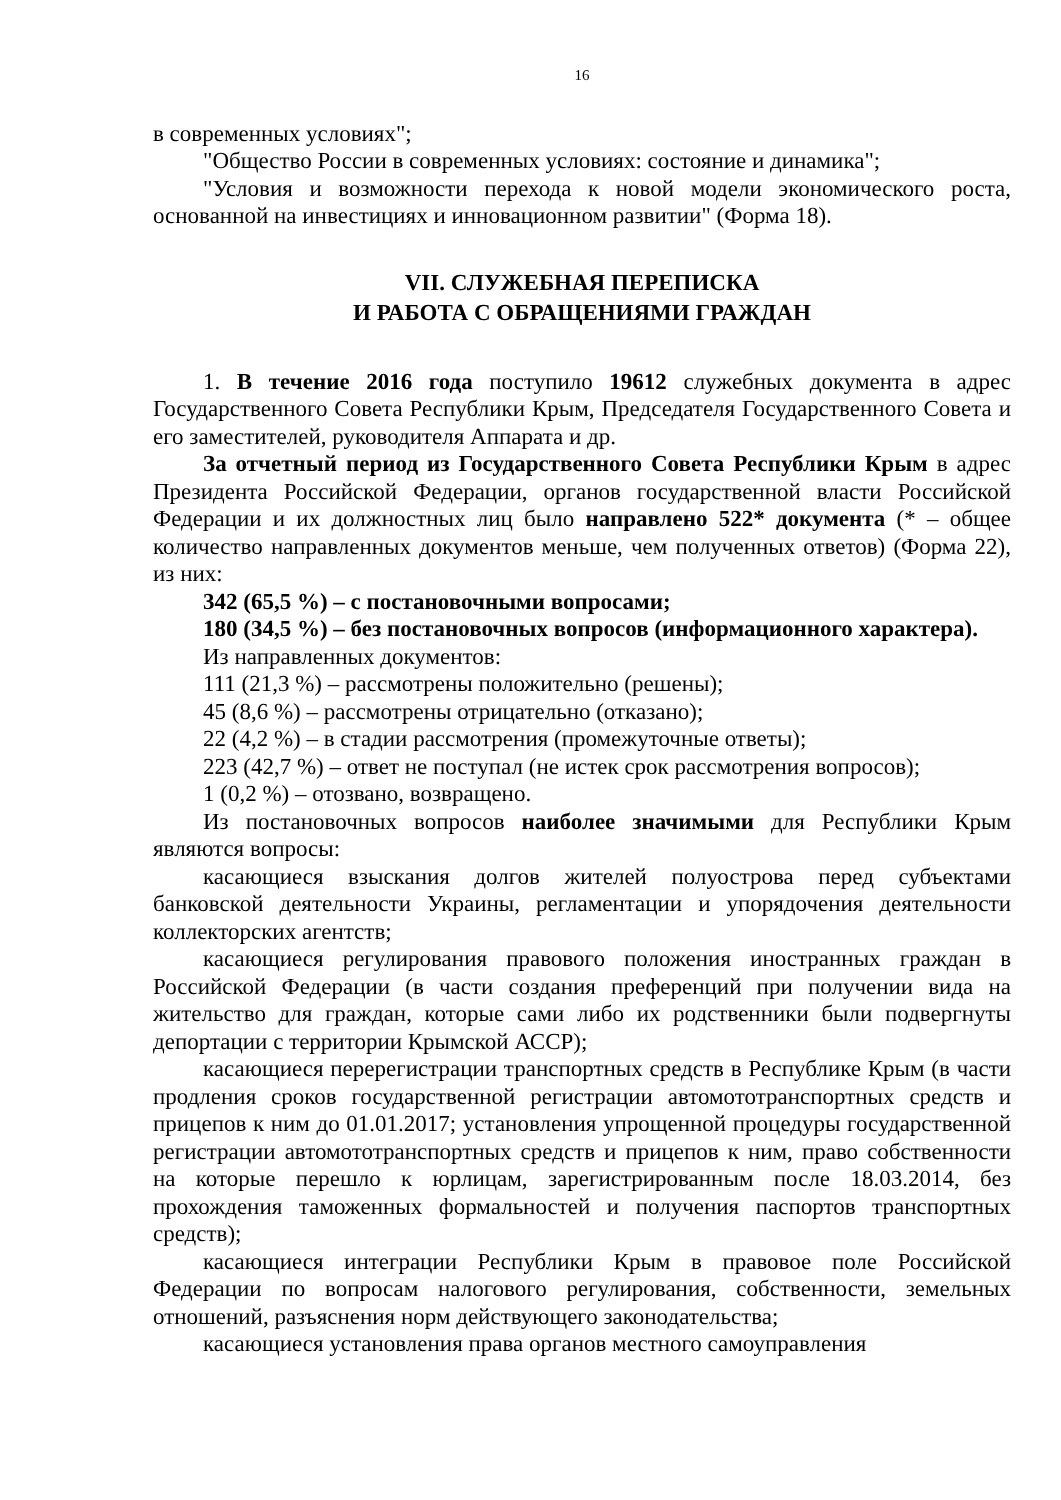16
в современных условиях";
"Общество России в современных условиях: состояние и динамика";
"Условия и возможности перехода к новой модели экономического роста, основанной на инвестициях и инновационном развитии" (Форма 18).
VII. СЛУЖЕБНАЯ ПЕРЕПИСКА
И РАБОТА С ОБРАЩЕНИЯМИ ГРАЖДАН
1. В течение 2016 года поступило 19612 служебных документа в адрес Государственного Совета Республики Крым, Председателя Государственного Совета и его заместителей, руководителя Аппарата и др.
За отчетный период из Государственного Совета Республики Крым в адрес Президента Российской Федерации, органов государственной власти Российской Федерации и их должностных лиц было направлено 522* документа (* – общее количество направленных документов меньше, чем полученных ответов) (Форма 22), из них:
342 (65,5 %) – с постановочными вопросами;
180 (34,5 %) – без постановочных вопросов (информационного характера).
Из направленных документов:
111 (21,3 %) – рассмотрены положительно (решены);
45 (8,6 %) – рассмотрены отрицательно (отказано);
22 (4,2 %) – в стадии рассмотрения (промежуточные ответы);
223 (42,7 %) – ответ не поступал (не истек срок рассмотрения вопросов);
1 (0,2 %) – отозвано, возвращено.
Из постановочных вопросов наиболее значимыми для Республики Крым являются вопросы:
касающиеся взыскания долгов жителей полуострова перед субъектами банковской деятельности Украины, регламентации и упорядочения деятельности коллекторских агентств;
касающиеся регулирования правового положения иностранных граждан в Российской Федерации (в части создания преференций при получении вида на жительство для граждан, которые сами либо их родственники были подвергнуты депортации с территории Крымской АССР);
касающиеся перерегистрации транспортных средств в Республике Крым (в части продления сроков государственной регистрации автомототранспортных средств и прицепов к ним до 01.01.2017; установления упрощенной процедуры государственной регистрации автомототранспортных средств и прицепов к ним, право собственности на которые перешло к юрлицам, зарегистрированным после 18.03.2014, без прохождения таможенных формальностей и получения паспортов транспортных средств);
касающиеся интеграции Республики Крым в правовое поле Российской Федерации по вопросам налогового регулирования, собственности, земельных отношений, разъяснения норм действующего законодательства;
касающиеся установления права органов местного самоуправления